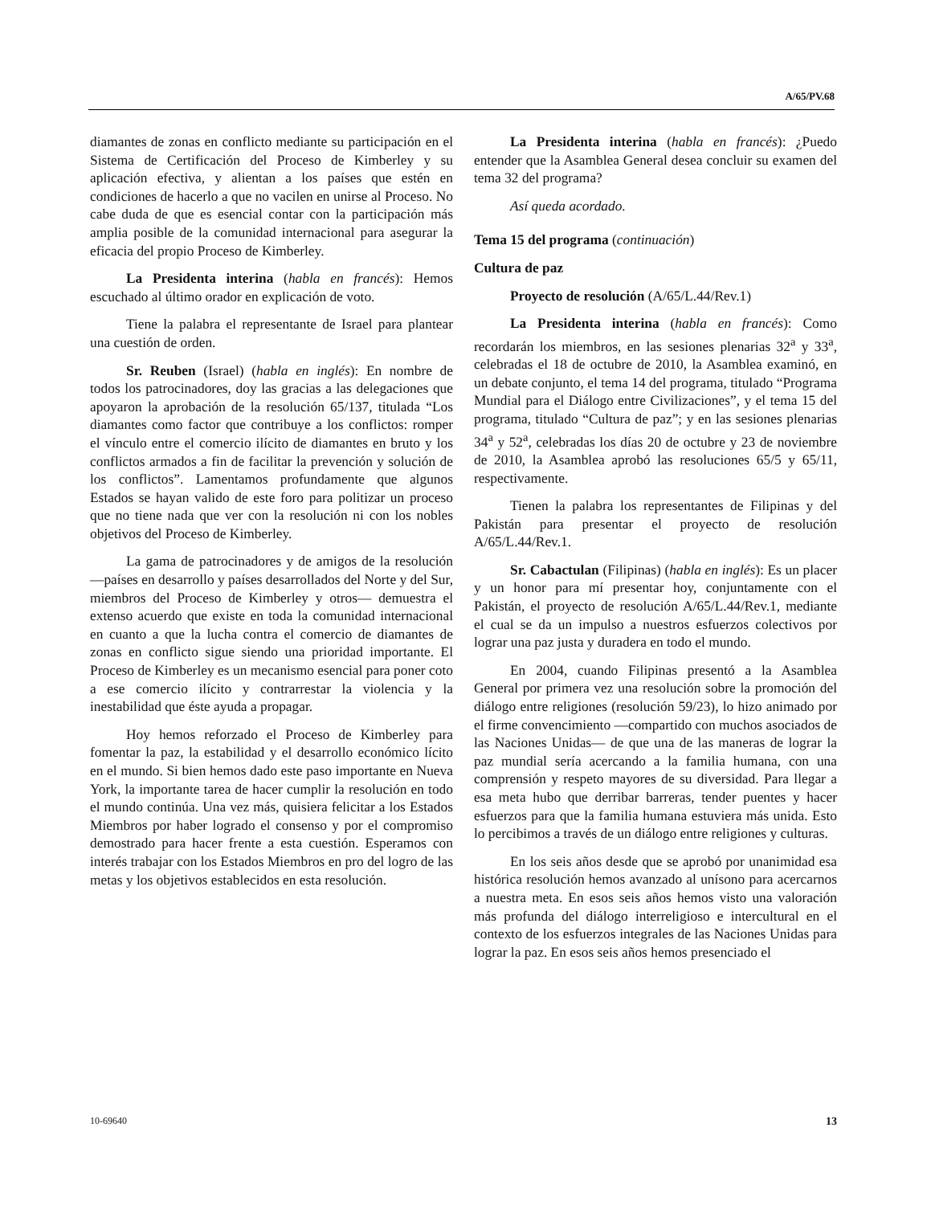A/65/PV.68
diamantes de zonas en conflicto mediante su participación en el Sistema de Certificación del Proceso de Kimberley y su aplicación efectiva, y alientan a los países que estén en condiciones de hacerlo a que no vacilen en unirse al Proceso. No cabe duda de que es esencial contar con la participación más amplia posible de la comunidad internacional para asegurar la eficacia del propio Proceso de Kimberley.
La Presidenta interina (habla en francés): Hemos escuchado al último orador en explicación de voto.
Tiene la palabra el representante de Israel para plantear una cuestión de orden.
Sr. Reuben (Israel) (habla en inglés): En nombre de todos los patrocinadores, doy las gracias a las delegaciones que apoyaron la aprobación de la resolución 65/137, titulada “Los diamantes como factor que contribuye a los conflictos: romper el vínculo entre el comercio ilícito de diamantes en bruto y los conflictos armados a fin de facilitar la prevención y solución de los conflictos”. Lamentamos profundamente que algunos Estados se hayan valido de este foro para politizar un proceso que no tiene nada que ver con la resolución ni con los nobles objetivos del Proceso de Kimberley.
La gama de patrocinadores y de amigos de la resolución —países en desarrollo y países desarrollados del Norte y del Sur, miembros del Proceso de Kimberley y otros— demuestra el extenso acuerdo que existe en toda la comunidad internacional en cuanto a que la lucha contra el comercio de diamantes de zonas en conflicto sigue siendo una prioridad importante. El Proceso de Kimberley es un mecanismo esencial para poner coto a ese comercio ilícito y contrarrestar la violencia y la inestabilidad que éste ayuda a propagar.
Hoy hemos reforzado el Proceso de Kimberley para fomentar la paz, la estabilidad y el desarrollo económico lícito en el mundo. Si bien hemos dado este paso importante en Nueva York, la importante tarea de hacer cumplir la resolución en todo el mundo continúa. Una vez más, quisiera felicitar a los Estados Miembros por haber logrado el consenso y por el compromiso demostrado para hacer frente a esta cuestión. Esperamos con interés trabajar con los Estados Miembros en pro del logro de las metas y los objetivos establecidos en esta resolución.
La Presidenta interina (habla en francés): ¿Puedo entender que la Asamblea General desea concluir su examen del tema 32 del programa?
Así queda acordado.
Tema 15 del programa (continuación)
Cultura de paz
Proyecto de resolución (A/65/L.44/Rev.1)
La Presidenta interina (habla en francés): Como recordarán los miembros, en las sesiones plenarias 32<sup>a</sup> y 33<sup>a</sup>, celebradas el 18 de octubre de 2010, la Asamblea examinó, en un debate conjunto, el tema 14 del programa, titulado “Programa Mundial para el Diálogo entre Civilizaciones”, y el tema 15 del programa, titulado “Cultura de paz”; y en las sesiones plenarias 34<sup>a</sup> y 52<sup>a</sup>, celebradas los días 20 de octubre y 23 de noviembre de 2010, la Asamblea aprobó las resoluciones 65/5 y 65/11, respectivamente.
Tienen la palabra los representantes de Filipinas y del Pakistán para presentar el proyecto de resolución A/65/L.44/Rev.1.
Sr. Cabactulan (Filipinas) (habla en inglés): Es un placer y un honor para mí presentar hoy, conjuntamente con el Pakistán, el proyecto de resolución A/65/L.44/Rev.1, mediante el cual se da un impulso a nuestros esfuerzos colectivos por lograr una paz justa y duradera en todo el mundo.
En 2004, cuando Filipinas presentó a la Asamblea General por primera vez una resolución sobre la promoción del diálogo entre religiones (resolución 59/23), lo hizo animado por el firme convencimiento —compartido con muchos asociados de las Naciones Unidas— de que una de las maneras de lograr la paz mundial sería acercando a la familia humana, con una comprensión y respeto mayores de su diversidad. Para llegar a esa meta hubo que derribar barreras, tender puentes y hacer esfuerzos para que la familia humana estuviera más unida. Esto lo percibimos a través de un diálogo entre religiones y culturas.
En los seis años desde que se aprobó por unanimidad esa histórica resolución hemos avanzado al unísono para acercarnos a nuestra meta. En esos seis años hemos visto una valoración más profunda del diálogo interreligioso e intercultural en el contexto de los esfuerzos integrales de las Naciones Unidas para lograr la paz. En esos seis años hemos presenciado el
10-69640 13